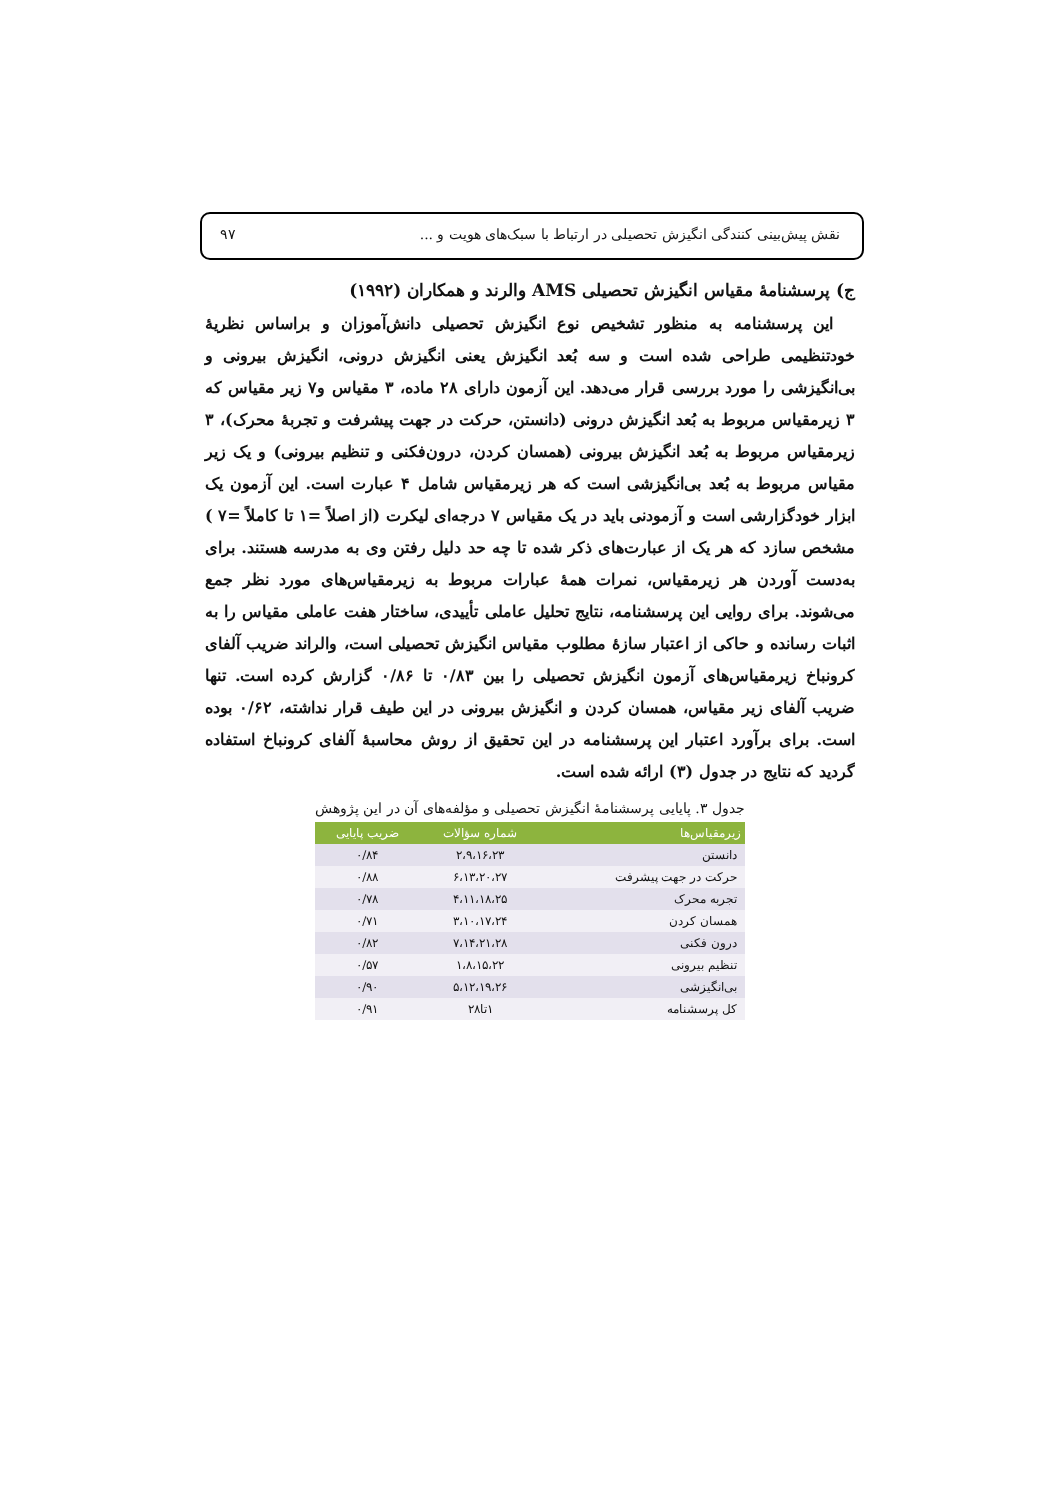نقش پیش‌بینی کنندگی انگیزش تحصیلی در ارتباط با سبک‌های هویت و ... ۹۷
ج) پرسشنامهٔ مقیاس انگیزش تحصیلی AMS والرند و همکاران (۱۹۹۲)
این پرسشنامه به منظور تشخیص نوع انگیزش تحصیلی دانش‌آموزان و براساس نظریهٔ خودتنظیمی طراحی شده است و سه بُعد انگیزش یعنی انگیزش درونی، انگیزش بیرونی و بی‌انگیزشی را مورد بررسی قرار می‌دهد. این آزمون دارای ۲۸ ماده، ۳ مقیاس و۷ زیر مقیاس که ۳ زیرمقیاس مربوط به بُعد انگیزش درونی (دانستن، حرکت در جهت پیشرفت و تجربهٔ محرک)، ۳ زیرمقیاس مربوط به بُعد انگیزش بیرونی (همسان کردن، درون‌فکنی و تنظیم بیرونی) و یک زیر مقیاس مربوط به بُعد بی‌انگیزشی است که هر زیرمقیاس شامل ۴ عبارت است. این آزمون یک ابزار خودگزارشی است و آزمودنی باید در یک مقیاس ۷ درجه‌ای لیکرت (از اصلاً =۱ تا کاملاً =۷ ) مشخص سازد که هر یک از عبارت‌های ذکر شده تا چه حد دلیل رفتن وی به مدرسه هستند. برای به‌دست آوردن هر زیرمقیاس، نمرات همهٔ عبارات مربوط به زیرمقیاس‌های مورد نظر جمع می‌شوند. برای روایی این پرسشنامه، نتایج تحلیل عاملی تأییدی، ساختار هفت عاملی مقیاس را به اثبات رسانده و حاکی از اعتبار سازهٔ مطلوب مقیاس انگیزش تحصیلی است، والراند ضریب آلفای کرونباخ زیرمقیاس‌های آزمون انگیزش تحصیلی را بین ۰/۸۳ تا ۰/۸۶ گزارش کرده است. تنها ضریب آلفای زیر مقیاس، همسان کردن و انگیزش بیرونی در این طیف قرار نداشته، ۰/۶۲ بوده است. برای برآورد اعتبار این پرسشنامه در این تحقیق از روش محاسبهٔ آلفای کرونباخ استفاده گردید که نتایج در جدول (۳) ارائه شده است.
جدول ۳. پایایی پرسشنامهٔ انگیزش تحصیلی و مؤلفه‌های آن در این پژوهش
| زیرمقیاس‌ها | شماره سؤالات | ضریب پایایی |
| --- | --- | --- |
| دانستن | ۲،۹،۱۶،۲۳ | ۰/۸۴ |
| حرکت در جهت پیشرفت | ۶،۱۳،۲۰،۲۷ | ۰/۸۸ |
| تجربه محرک | ۴،۱۱،۱۸،۲۵ | ۰/۷۸ |
| همسان کردن | ۳،۱۰،۱۷،۲۴ | ۰/۷۱ |
| درون فکنی | ۷،۱۴،۲۱،۲۸ | ۰/۸۲ |
| تنظیم بیرونی | ۱،۸،۱۵،۲۲ | ۰/۵۷ |
| بی‌انگیزشی | ۵،۱۲،۱۹،۲۶ | ۰/۹۰ |
| کل پرسشنامه | ۱تا۲۸ | ۰/۹۱ |